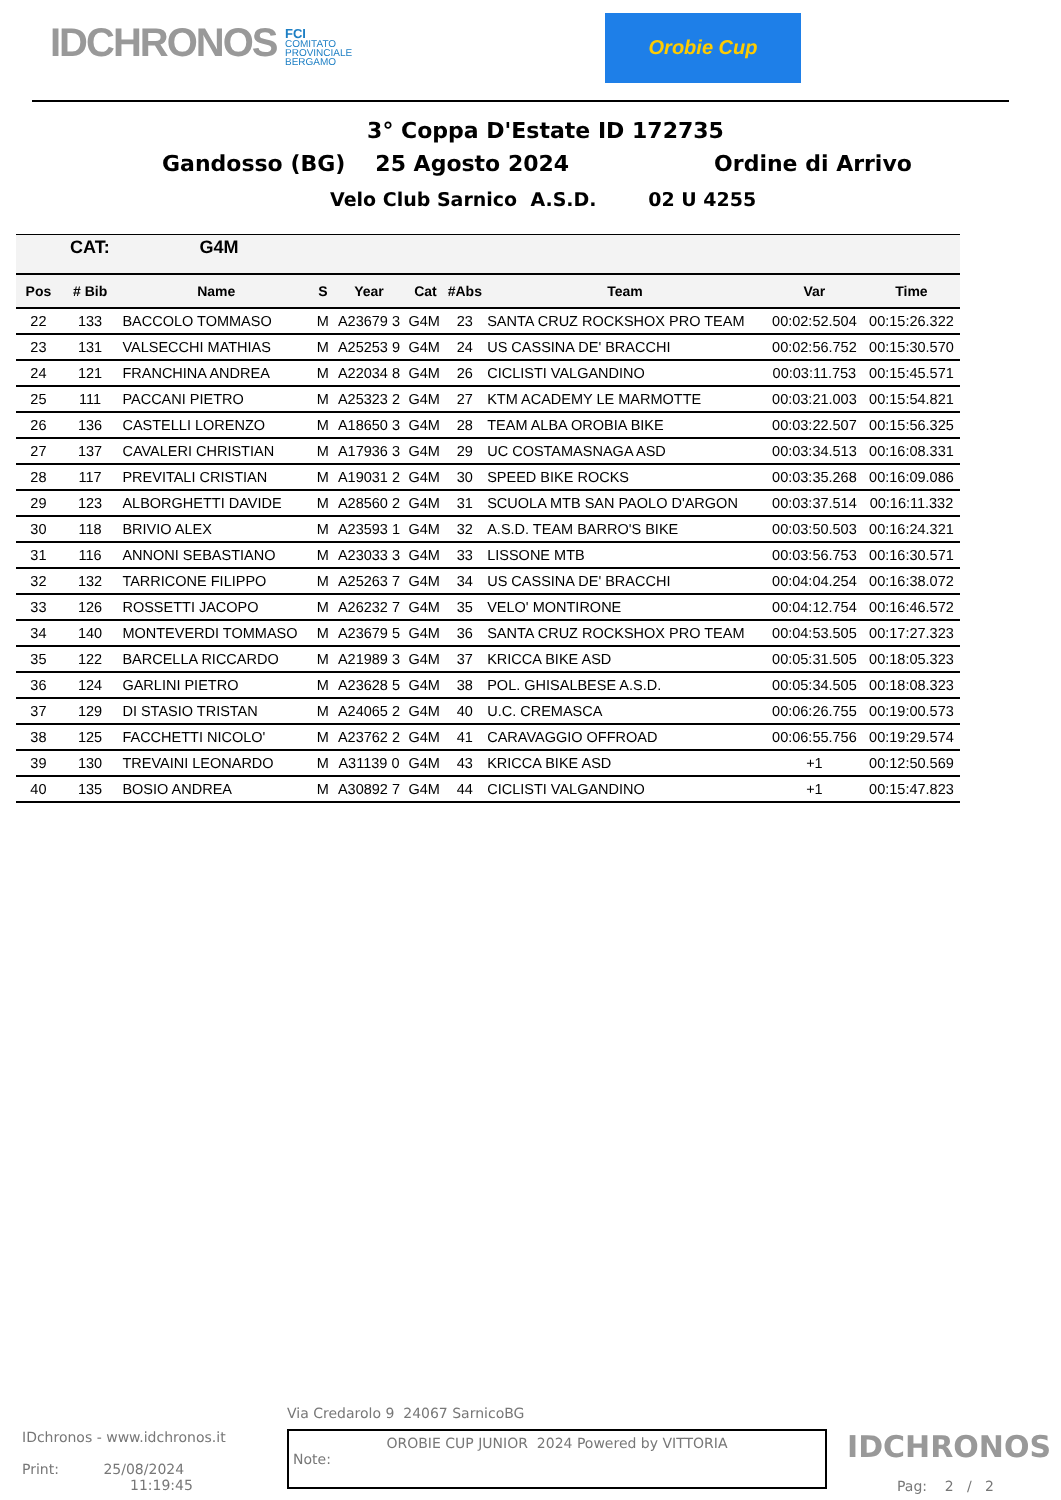IDCHRONOS
FCI
COMITATO
PROVINCIALE
BERGAMO
Orobie Cup
3° Coppa D'Estate ID 172735
Gandosso (BG) 25 Agosto 2024 Ordine di Arrivo
Velo Club Sarnico A.S.D. 02 U 4255
| CAT: | | G4M | | | | | | | |
| --- | --- | --- | --- | --- | --- | --- | --- | --- | --- |
| Pos | # Bib | Name | S | Year | Cat | #Abs | Team | Var | Time |
| 22 | 133 | BACCOLO TOMMASO | M | A23679 3 | G4M | 23 | SANTA CRUZ ROCKSHOX PRO TEAM | 00:02:52.504 | 00:15:26.322 |
| 23 | 131 | VALSECCHI MATHIAS | M | A25253 9 | G4M | 24 | US CASSINA DE' BRACCHI | 00:02:56.752 | 00:15:30.570 |
| 24 | 121 | FRANCHINA ANDREA | M | A22034 8 | G4M | 26 | CICLISTI VALGANDINO | 00:03:11.753 | 00:15:45.571 |
| 25 | 111 | PACCANI PIETRO | M | A25323 2 | G4M | 27 | KTM ACADEMY LE MARMOTTE | 00:03:21.003 | 00:15:54.821 |
| 26 | 136 | CASTELLI LORENZO | M | A18650 3 | G4M | 28 | TEAM ALBA OROBIA BIKE | 00:03:22.507 | 00:15:56.325 |
| 27 | 137 | CAVALERI CHRISTIAN | M | A17936 3 | G4M | 29 | UC COSTAMASNAGA ASD | 00:03:34.513 | 00:16:08.331 |
| 28 | 117 | PREVITALI CRISTIAN | M | A19031 2 | G4M | 30 | SPEED BIKE ROCKS | 00:03:35.268 | 00:16:09.086 |
| 29 | 123 | ALBORGHETTI DAVIDE | M | A28560 2 | G4M | 31 | SCUOLA MTB SAN PAOLO D'ARGON | 00:03:37.514 | 00:16:11.332 |
| 30 | 118 | BRIVIO ALEX | M | A23593 1 | G4M | 32 | A.S.D. TEAM BARRO'S BIKE | 00:03:50.503 | 00:16:24.321 |
| 31 | 116 | ANNONI SEBASTIANO | M | A23033 3 | G4M | 33 | LISSONE MTB | 00:03:56.753 | 00:16:30.571 |
| 32 | 132 | TARRICONE FILIPPO | M | A25263 7 | G4M | 34 | US CASSINA DE' BRACCHI | 00:04:04.254 | 00:16:38.072 |
| 33 | 126 | ROSSETTI JACOPO | M | A26232 7 | G4M | 35 | VELO' MONTIRONE | 00:04:12.754 | 00:16:46.572 |
| 34 | 140 | MONTEVERDI TOMMASO | M | A23679 5 | G4M | 36 | SANTA CRUZ ROCKSHOX PRO TEAM | 00:04:53.505 | 00:17:27.323 |
| 35 | 122 | BARCELLA RICCARDO | M | A21989 3 | G4M | 37 | KRICCA BIKE ASD | 00:05:31.505 | 00:18:05.323 |
| 36 | 124 | GARLINI PIETRO | M | A23628 5 | G4M | 38 | POL. GHISALBESE A.S.D. | 00:05:34.505 | 00:18:08.323 |
| 37 | 129 | DI STASIO TRISTAN | M | A24065 2 | G4M | 40 | U.C. CREMASCA | 00:06:26.755 | 00:19:00.573 |
| 38 | 125 | FACCHETTI NICOLO' | M | A23762 2 | G4M | 41 | CARAVAGGIO OFFROAD | 00:06:55.756 | 00:19:29.574 |
| 39 | 130 | TREVAINI LEONARDO | M | A31139 0 | G4M | 43 | KRICCA BIKE ASD | +1 | 00:12:50.569 |
| 40 | 135 | BOSIO ANDREA | M | A30892 7 | G4M | 44 | CICLISTI VALGANDINO | +1 | 00:15:47.823 |
Via Credarolo 9 24067 SarnicoBG
IDchronos - www.idchronos.it
Print: 25/08/2024
11:19:45
OROBIE CUP JUNIOR 2024 Powered by VITTORIA
Note:
IDCHRONOS
Pag: 2 / 2